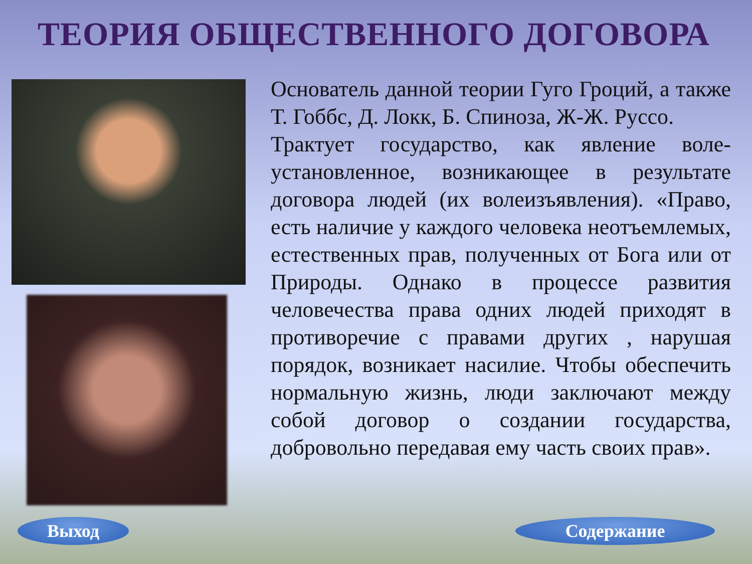ТЕОРИЯ ОБЩЕСТВЕННОГО ДОГОВОРА
Основатель данной теории Гуго Гроций, а также Т. Гоббс, Д. Локк, Б. Спиноза, Ж-Ж. Руссо.
Трактует государство, как явление воле-установленное, возникающее в результате договора людей (их волеизъявления). «Право, есть наличие у каждого человека неотъемлемых, естественных прав, полученных от Бога или от Природы. Однако в процессе развития человечества права одних людей приходят в противоречие с правами других , нарушая порядок, возникает насилие. Чтобы обеспечить нормальную жизнь, люди заключают между собой договор о создании государства, добровольно передавая ему часть своих прав».
Выход Содержание